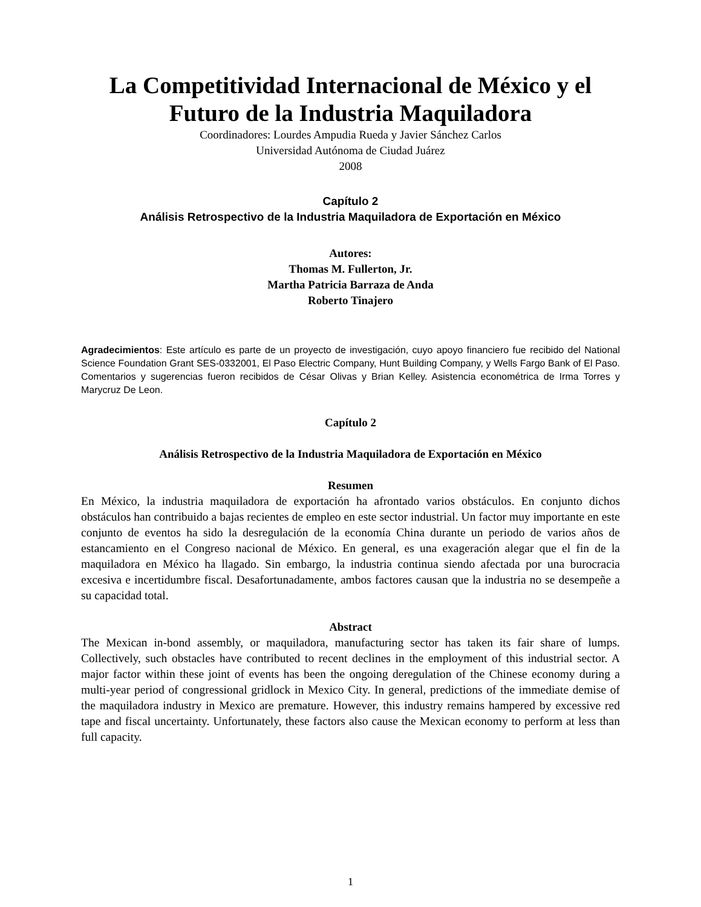La Competitividad Internacional de México y el Futuro de la Industria Maquiladora
Coordinadores: Lourdes Ampudia Rueda y Javier Sánchez Carlos
Universidad Autónoma de Ciudad Juárez
2008
Capítulo 2
Análisis Retrospectivo de la Industria Maquiladora de Exportación en México
Autores:
Thomas M. Fullerton, Jr.
Martha Patricia Barraza de Anda
Roberto Tinajero
Agradecimientos: Este artículo es parte de un proyecto de investigación, cuyo apoyo financiero fue recibido del National Science Foundation Grant SES-0332001, El Paso Electric Company, Hunt Building Company, y Wells Fargo Bank of El Paso. Comentarios y sugerencias fueron recibidos de César Olivas y Brian Kelley. Asistencia econométrica de Irma Torres y Marycruz De Leon.
Capítulo 2
Análisis Retrospectivo de la Industria Maquiladora de Exportación en México
Resumen
En México, la industria maquiladora de exportación ha afrontado varios obstáculos. En conjunto dichos obstáculos han contribuido a bajas recientes de empleo en este sector industrial. Un factor muy importante en este conjunto de eventos ha sido la desregulación de la economía China durante un periodo de varios años de estancamiento en el Congreso nacional de México. En general, es una exageración alegar que el fin de la maquiladora en México ha llagado. Sin embargo, la industria continua siendo afectada por una burocracia excesiva e incertidumbre fiscal. Desafortunadamente, ambos factores causan que la industria no se desempeñe a su capacidad total.
Abstract
The Mexican in-bond assembly, or maquiladora, manufacturing sector has taken its fair share of lumps. Collectively, such obstacles have contributed to recent declines in the employment of this industrial sector. A major factor within these joint of events has been the ongoing deregulation of the Chinese economy during a multi-year period of congressional gridlock in Mexico City. In general, predictions of the immediate demise of the maquiladora industry in Mexico are premature. However, this industry remains hampered by excessive red tape and fiscal uncertainty. Unfortunately, these factors also cause the Mexican economy to perform at less than full capacity.
1